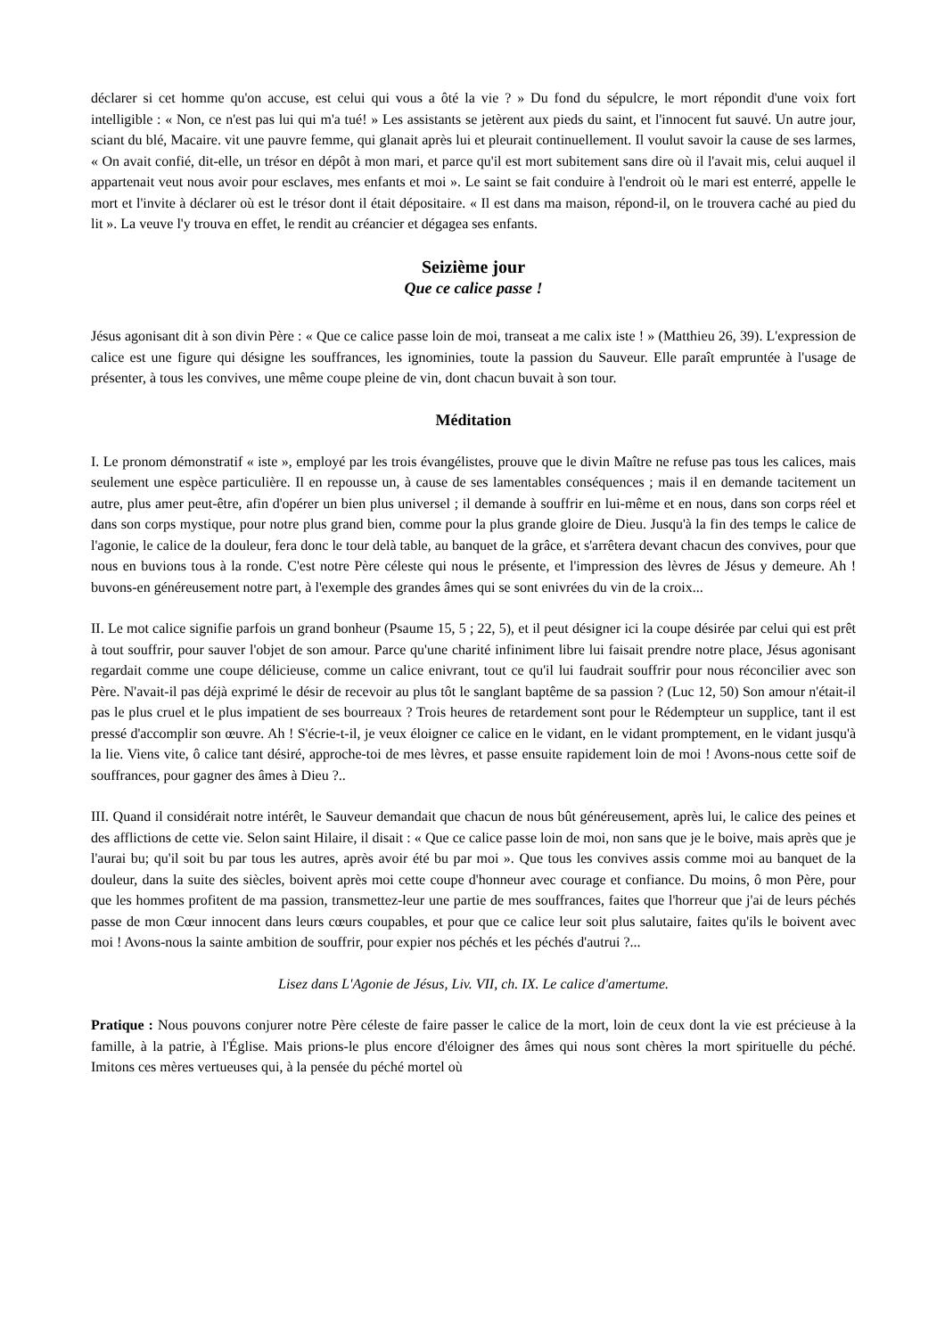déclarer si cet homme qu'on accuse, est celui qui vous a ôté la vie ? » Du fond du sépulcre, le mort répondit d'une voix fort intelligible : « Non, ce n'est pas lui qui m'a tué! » Les assistants se jetèrent aux pieds du saint, et l'innocent fut sauvé. Un autre jour, sciant du blé, Macaire. vit une pauvre femme, qui glanait après lui et pleurait continuellement. Il voulut savoir la cause de ses larmes, « On avait confié, dit-elle, un trésor en dépôt à mon mari, et parce qu'il est mort subitement sans dire où il l'avait mis, celui auquel il appartenait veut nous avoir pour esclaves, mes enfants et moi ». Le saint se fait conduire à l'endroit où le mari est enterré, appelle le mort et l'invite à déclarer où est le trésor dont il était dépositaire. « Il est dans ma maison, répond-il, on le trouvera caché au pied du lit ». La veuve l'y trouva en effet, le rendit au créancier et dégagea ses enfants.
Seizième jour
Que ce calice passe !
Jésus agonisant dit à son divin Père : « Que ce calice passe loin de moi, transeat a me calix iste ! » (Matthieu 26, 39). L'expression de calice est une figure qui désigne les souffrances, les ignominies, toute la passion du Sauveur. Elle paraît empruntée à l'usage de présenter, à tous les convives, une même coupe pleine de vin, dont chacun buvait à son tour.
Méditation
I. Le pronom démonstratif « iste », employé par les trois évangélistes, prouve que le divin Maître ne refuse pas tous les calices, mais seulement une espèce particulière. Il en repousse un, à cause de ses lamentables conséquences ; mais il en demande tacitement un autre, plus amer peut-être, afin d'opérer un bien plus universel ; il demande à souffrir en lui-même et en nous, dans son corps réel et dans son corps mystique, pour notre plus grand bien, comme pour la plus grande gloire de Dieu. Jusqu'à la fin des temps le calice de l'agonie, le calice de la douleur, fera donc le tour delà table, au banquet de la grâce, et s'arrêtera devant chacun des convives, pour que nous en buvions tous à la ronde. C'est notre Père céleste qui nous le présente, et l'impression des lèvres de Jésus y demeure. Ah ! buvons-en généreusement notre part, à l'exemple des grandes âmes qui se sont enivrées du vin de la croix...
II. Le mot calice signifie parfois un grand bonheur (Psaume 15, 5 ; 22, 5), et il peut désigner ici la coupe désirée par celui qui est prêt à tout souffrir, pour sauver l'objet de son amour. Parce qu'une charité infiniment libre lui faisait prendre notre place, Jésus agonisant regardait comme une coupe délicieuse, comme un calice enivrant, tout ce qu'il lui faudrait souffrir pour nous réconcilier avec son Père. N'avait-il pas déjà exprimé le désir de recevoir au plus tôt le sanglant baptême de sa passion ? (Luc 12, 50) Son amour n'était-il pas le plus cruel et le plus impatient de ses bourreaux ? Trois heures de retardement sont pour le Rédempteur un supplice, tant il est pressé d'accomplir son œuvre. Ah ! S'écrie-t-il, je veux éloigner ce calice en le vidant, en le vidant promptement, en le vidant jusqu'à la lie. Viens vite, ô calice tant désiré, approche-toi de mes lèvres, et passe ensuite rapidement loin de moi ! Avons-nous cette soif de souffrances, pour gagner des âmes à Dieu ?..
III. Quand il considérait notre intérêt, le Sauveur demandait que chacun de nous bût généreusement, après lui, le calice des peines et des afflictions de cette vie. Selon saint Hilaire, il disait : « Que ce calice passe loin de moi, non sans que je le boive, mais après que je l'aurai bu; qu'il soit bu par tous les autres, après avoir été bu par moi ». Que tous les convives assis comme moi au banquet de la douleur, dans la suite des siècles, boivent après moi cette coupe d'honneur avec courage et confiance. Du moins, ô mon Père, pour que les hommes profitent de ma passion, transmettez-leur une partie de mes souffrances, faites que l'horreur que j'ai de leurs péchés passe de mon Cœur innocent dans leurs cœurs coupables, et pour que ce calice leur soit plus salutaire, faites qu'ils le boivent avec moi ! Avons-nous la sainte ambition de souffrir, pour expier nos péchés et les péchés d'autrui ?...
Lisez dans L'Agonie de Jésus, Liv. VII, ch. IX. Le calice d'amertume.
Pratique : Nous pouvons conjurer notre Père céleste de faire passer le calice de la mort, loin de ceux dont la vie est précieuse à la famille, à la patrie, à l'Église. Mais prions-le plus encore d'éloigner des âmes qui nous sont chères la mort spirituelle du péché. Imitons ces mères vertueuses qui, à la pensée du péché mortel où